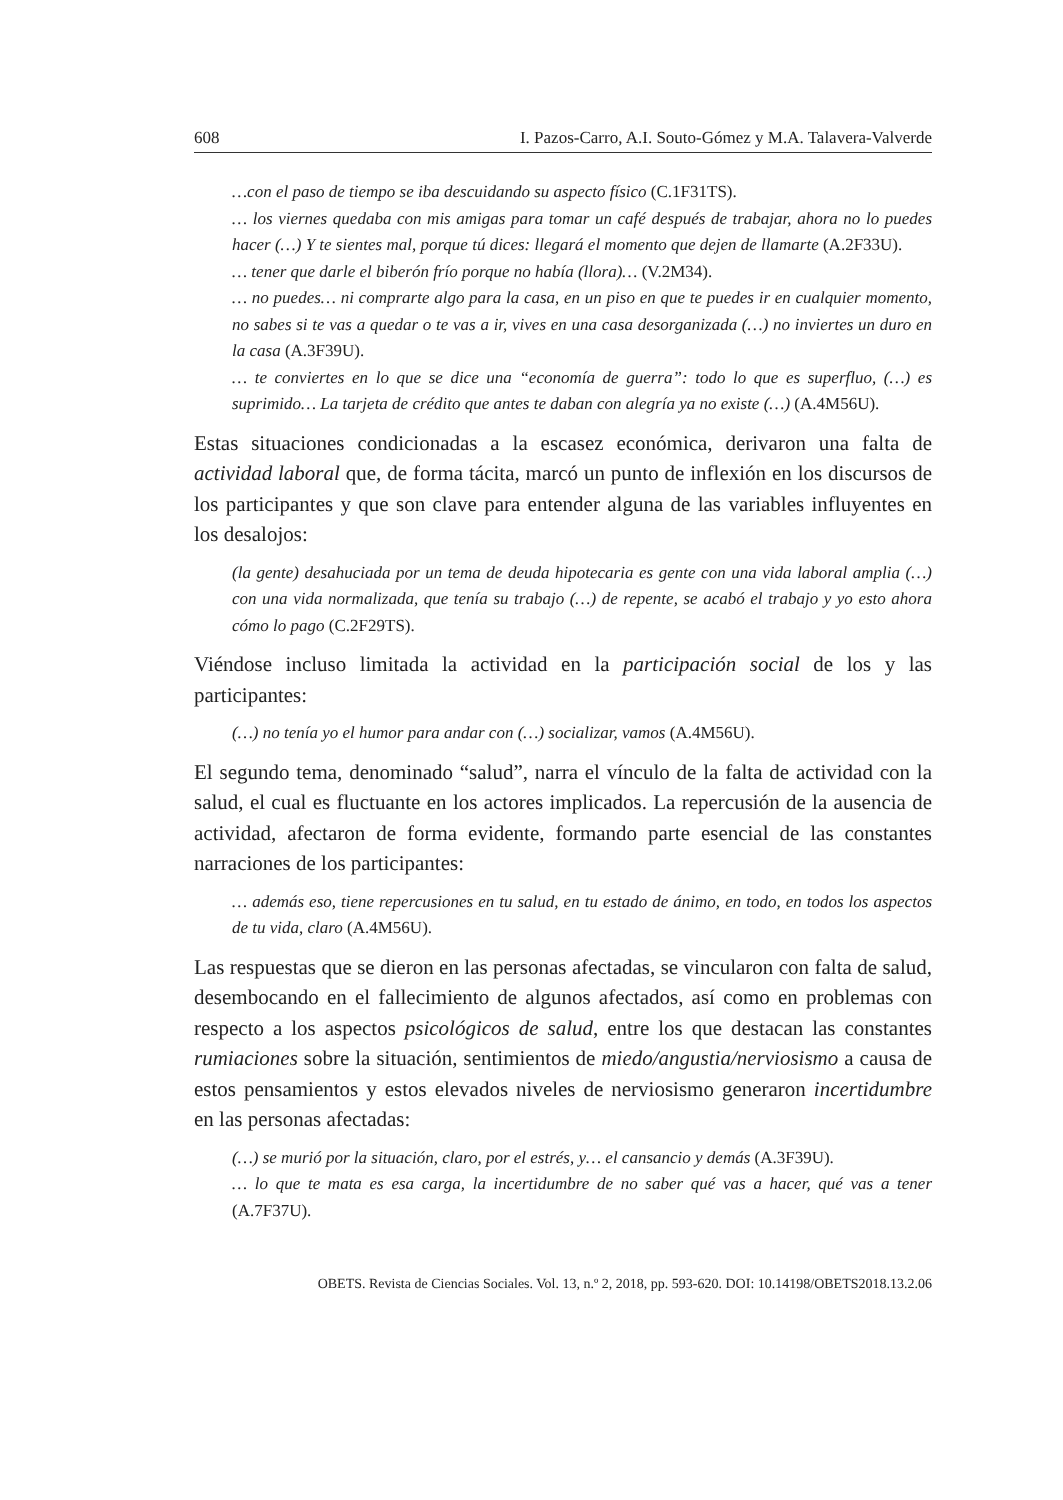608 I. Pazos-Carro, A.I. Souto-Gómez y M.A. Talavera-Valverde
…con el paso de tiempo se iba descuidando su aspecto físico (C.1F31TS).
… los viernes quedaba con mis amigas para tomar un café después de trabajar, ahora no lo puedes hacer (…) Y te sientes mal, porque tú dices: llegará el momento que dejen de llamarte (A.2F33U).
… tener que darle el biberón frío porque no había (llora)… (V.2M34).
… no puedes… ni comprarte algo para la casa, en un piso en que te puedes ir en cualquier momento, no sabes si te vas a quedar o te vas a ir, vives en una casa desorganizada (…) no inviertes un duro en la casa (A.3F39U).
… te conviertes en lo que se dice una “economía de guerra”: todo lo que es superfluo, (…) es suprimido… La tarjeta de crédito que antes te daban con alegría ya no existe (…) (A.4M56U).
Estas situaciones condicionadas a la escasez económica, derivaron una falta de actividad laboral que, de forma tácita, marcó un punto de inflexión en los discursos de los participantes y que son clave para entender alguna de las variables influyentes en los desalojos:
(la gente) desahuciada por un tema de deuda hipotecaria es gente con una vida laboral amplia (…) con una vida normalizada, que tenía su trabajo (…) de repente, se acabó el trabajo y yo esto ahora cómo lo pago (C.2F29TS).
Viéndose incluso limitada la actividad en la participación social de los y las participantes:
(…) no tenía yo el humor para andar con (…) socializar, vamos (A.4M56U).
El segundo tema, denominado “salud”, narra el vínculo de la falta de actividad con la salud, el cual es fluctuante en los actores implicados. La repercusión de la ausencia de actividad, afectaron de forma evidente, formando parte esencial de las constantes narraciones de los participantes:
… además eso, tiene repercusiones en tu salud, en tu estado de ánimo, en todo, en todos los aspectos de tu vida, claro (A.4M56U).
Las respuestas que se dieron en las personas afectadas, se vincularon con falta de salud, desembocando en el fallecimiento de algunos afectados, así como en problemas con respecto a los aspectos psicológicos de salud, entre los que destacan las constantes rumiaciones sobre la situación, sentimientos de miedo/angustia/nerviosismo a causa de estos pensamientos y estos elevados niveles de nerviosismo generaron incertidumbre en las personas afectadas:
(…) se murió por la situación, claro, por el estrés, y… el cansancio y demás (A.3F39U).
… lo que te mata es esa carga, la incertidumbre de no saber qué vas a hacer, qué vas a tener (A.7F37U).
OBETS. Revista de Ciencias Sociales. Vol. 13, n.º 2, 2018, pp. 593-620. DOI: 10.14198/OBETS2018.13.2.06